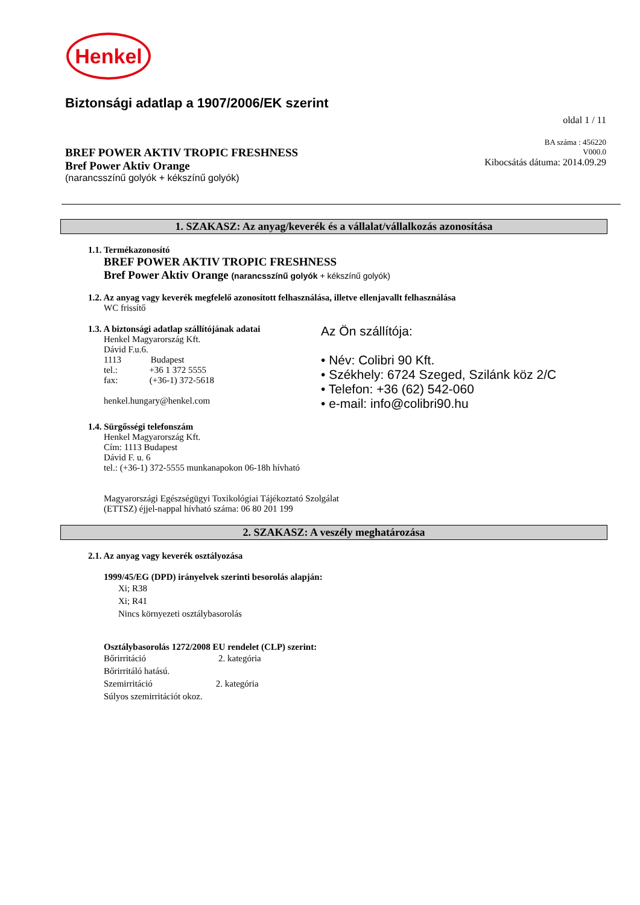Henkel
Biztonsági adatlap a 1907/2006/EK szerint
oldal 1 / 11
BREF POWER AKTIV TROPIC FRESHNESS
Bref Power Aktiv Orange
(narancsszínű golyók + kékszínű golyók)
BA száma : 456220
V000.0
Kibocsátás dátuma: 2014.09.29
1. SZAKASZ: Az anyag/keverék és a vállalat/vállalkozás azonosítása
1.1. Termékazonosító
BREF POWER AKTIV TROPIC FRESHNESS
Bref Power Aktiv Orange (narancsszínű golyók + kékszínű golyók)
1.2. Az anyag vagy keverék megfelelő azonosított felhasználása, illetve ellenjavallt felhasználása
WC frissítő
1.3. A biztonsági adatlap szállítójának adatai
Henkel Magyarország Kft.
Dávid F.u.6.
1113 Budapest
tel.: +36 1 372 5555
fax: (+36-1) 372-5618
henkel.hungary@henkel.com
Az Ön szállítója:
• Név: Colibri 90 Kft.
• Székhely: 6724 Szeged, Szilánk köz 2/C
• Telefon: +36 (62) 542-060
• e-mail: info@colibri90.hu
1.4. Sürgősségi telefonszám
Henkel Magyarország Kft.
Cím: 1113 Budapest
Dávid F. u. 6
tel.: (+36-1) 372-5555 munkanapokon 06-18h hívható
Magyarországi Egészségügyi Toxikológiai Tájékoztató Szolgálat
(ETTSZ) éjjel-nappal hívható száma: 06 80 201 199
2. SZAKASZ: A veszély meghatározása
2.1. Az anyag vagy keverék osztályozása
1999/45/EG (DPD) irányelvek szerinti besorolás alapján:
Xi; R38
Xi; R41
Nincs környezeti osztálybasorolás
Osztálybasorolás 1272/2008 EU rendelet (CLP) szerint:
Bőrirritáció 2. kategória
Bőrirritáló hatású.
Szemirritáció 2. kategória
Súlyos szemirritációt okoz.